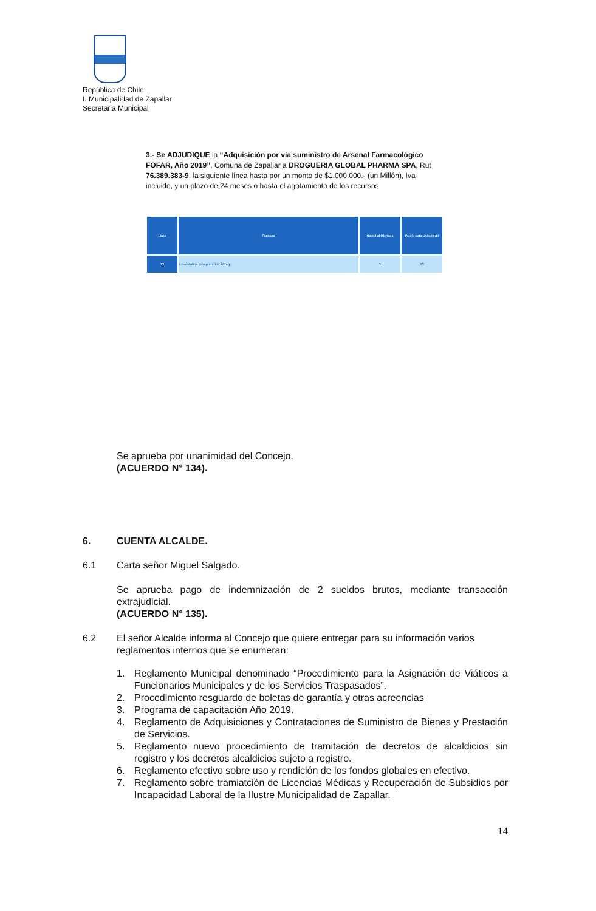República de Chile
I. Municipalidad de Zapallar
Secretaria Municipal
3.- Se ADJUDIQUE la “Adquisición por vía suministro de Arsenal Farmacológico FOFAR, Año 2019”, Comuna de Zapallar a DROGUERIA GLOBAL PHARMA SPA, Rut 76.389.383-9, la siguiente línea hasta por un monto de $1.000.000.- (un Millón), Iva incluido, y un plazo de 24 meses o hasta el agotamiento de los recursos
| Línea | Fármaco | Cantidad Ofertada | Precio Neto Unitario ($) |
| --- | --- | --- | --- |
| 13 | Lovastatina comprimidos 20mg | 1 | 13 |
Se aprueba por unanimidad del Concejo.
(ACUERDO N° 134).
6. CUENTA ALCALDE.
6.1 Carta señor Miguel Salgado.
Se aprueba pago de indemnización de 2 sueldos brutos, mediante transacción extrajudicial.
(ACUERDO N° 135).
6.2 El señor Alcalde informa al Concejo que quiere entregar para su información varios reglamentos internos que se enumeran:
1. Reglamento Municipal denominado “Procedimiento para la Asignación de Viáticos a Funcionarios Municipales y de los Servicios Traspasados”.
2. Procedimiento resguardo de boletas de garantía y otras acreencias
3. Programa de capacitación Año 2019.
4. Reglamento de Adquisiciones y Contrataciones de Suministro de Bienes y Prestación de Servicios.
5. Reglamento nuevo procedimiento de tramitación de decretos de alcaldicios sin registro y los decretos alcaldicios sujeto a registro.
6. Reglamento efectivo sobre uso y rendición de los fondos globales en efectivo.
7. Reglamento sobre tramiatción de Licencias Médicas y Recuperación de Subsidios por Incapacidad Laboral de la Ilustre Municipalidad de Zapallar.
14